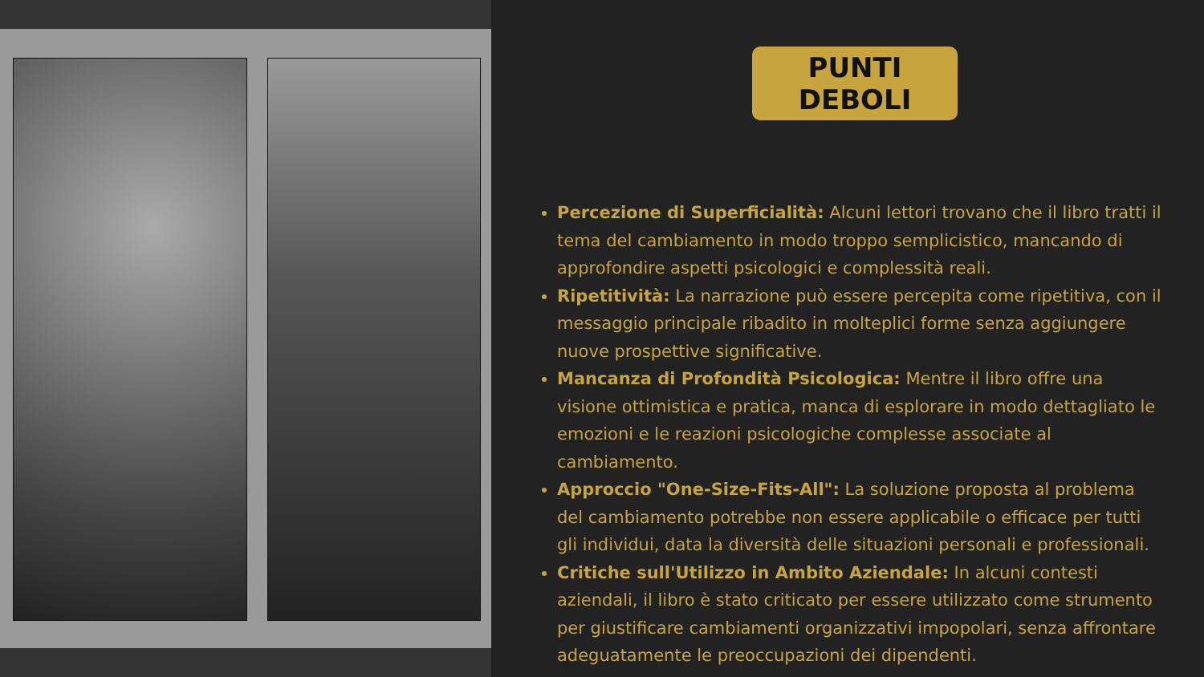PUNTI DEBOLI
Percezione di Superficialità: Alcuni lettori trovano che il libro tratti il tema del cambiamento in modo troppo semplicistico, mancando di approfondire aspetti psicologici e complessità reali.
Ripetitività: La narrazione può essere percepita come ripetitiva, con il messaggio principale ribadito in molteplici forme senza aggiungere nuove prospettive significative.
Mancanza di Profondità Psicologica: Mentre il libro offre una visione ottimistica e pratica, manca di esplorare in modo dettagliato le emozioni e le reazioni psicologiche complesse associate al cambiamento.
Approccio "One-Size-Fits-All": La soluzione proposta al problema del cambiamento potrebbe non essere applicabile o efficace per tutti gli individui, data la diversità delle situazioni personali e professionali.
Critiche sull'Utilizzo in Ambito Aziendale: In alcuni contesti aziendali, il libro è stato criticato per essere utilizzato come strumento per giustificare cambiamenti organizzativi impopolari, senza affrontare adeguatamente le preoccupazioni dei dipendenti.